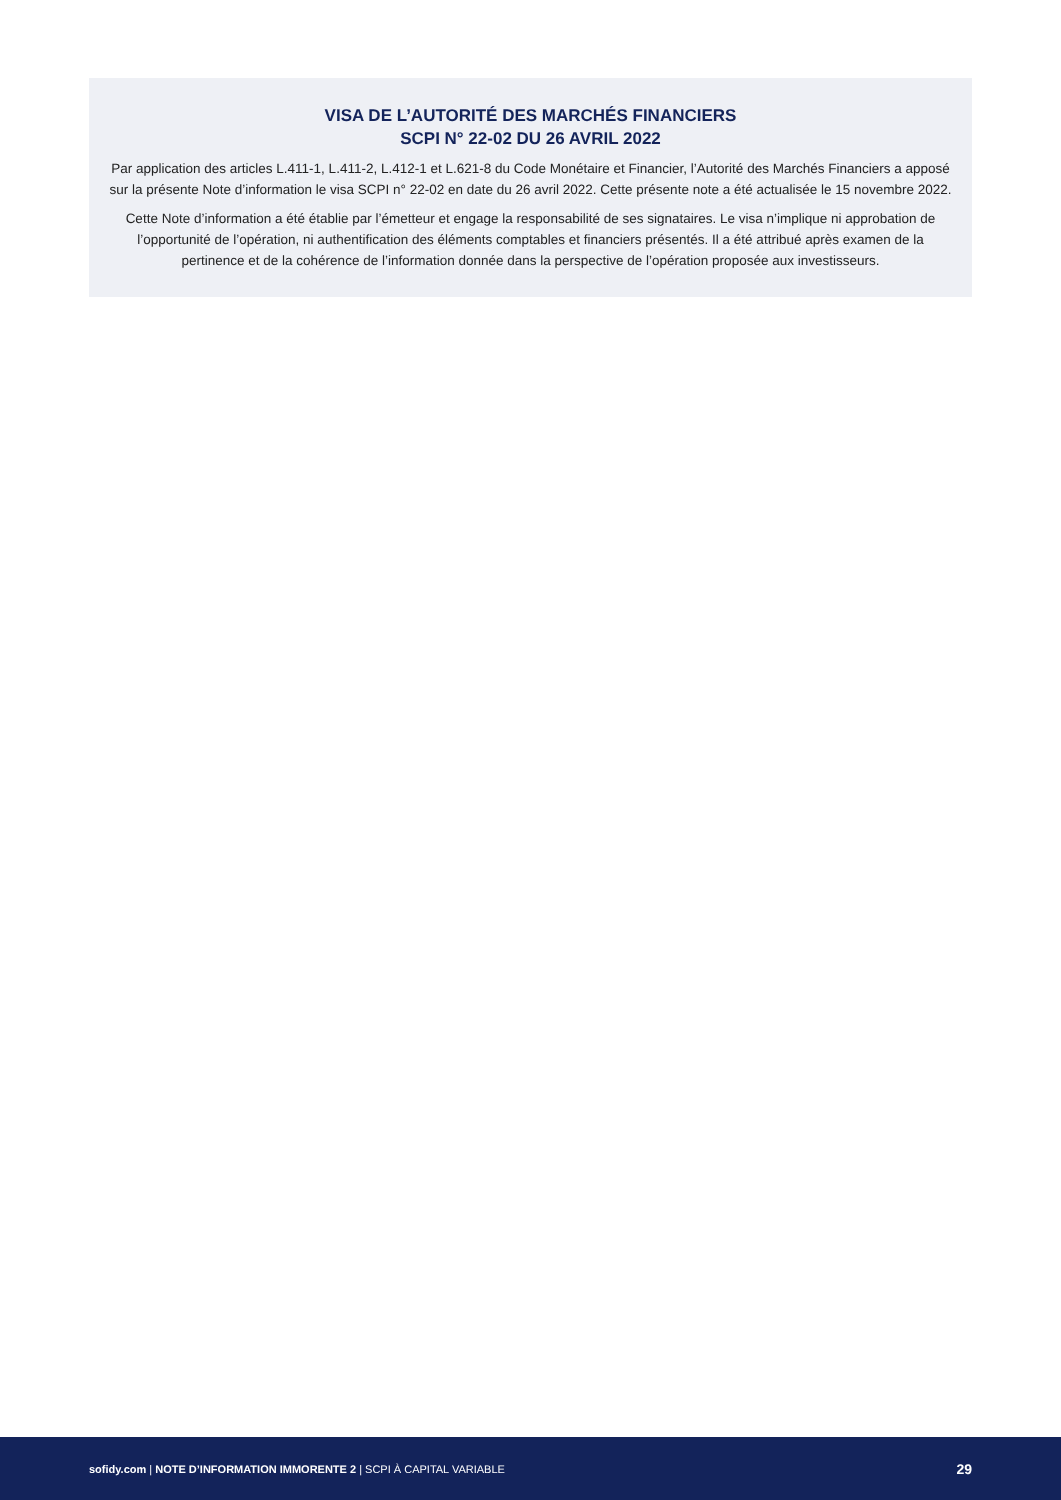VISA DE L’AUTORITÉ DES MARCHÉS FINANCIERS
SCPI N° 22-02 DU 26 AVRIL 2022
Par application des articles L.411-1, L.411-2, L.412-1 et L.621-8 du Code Monétaire et Financier, l’Autorité des Marchés Financiers a apposé sur la présente Note d’information le visa SCPI n° 22-02 en date du 26 avril 2022. Cette présente note a été actualisée le 15 novembre 2022.
Cette Note d’information a été établie par l’émetteur et engage la responsabilité de ses signataires. Le visa n’implique ni approbation de l’opportunité de l’opération, ni authentification des éléments comptables et financiers présentés. Il a été attribué après examen de la pertinence et de la cohérence de l’information donnée dans la perspective de l’opération proposée aux investisseurs.
sofidy.com | NOTE D’INFORMATION IMMORENTE 2 | SCPI À CAPITAL VARIABLE 29